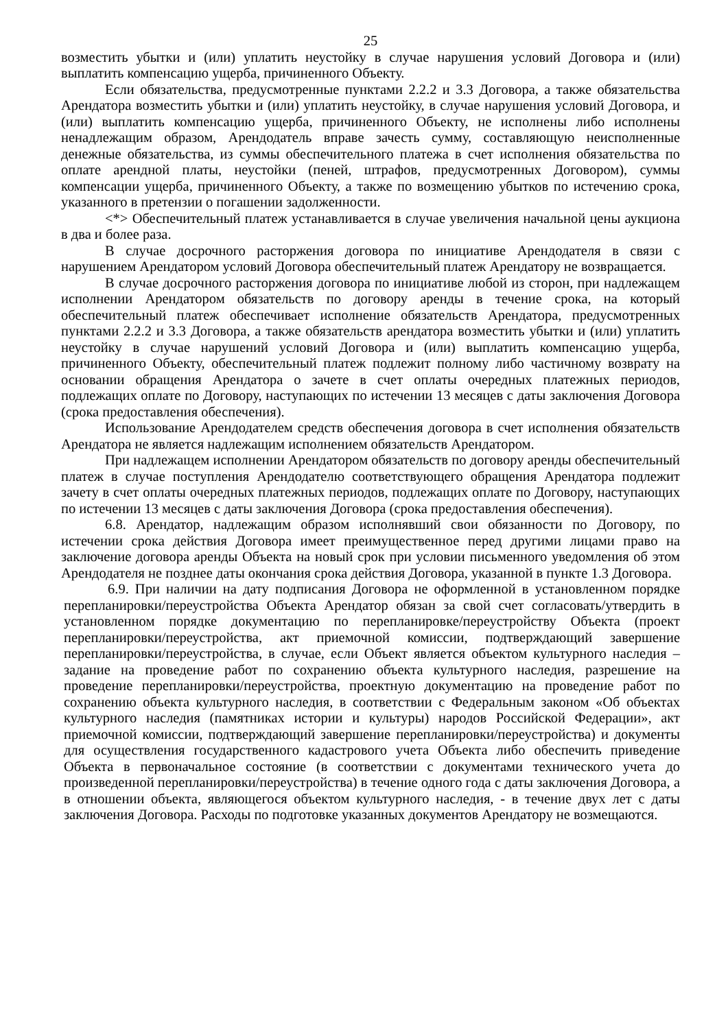25
возместить убытки и (или) уплатить неустойку в случае нарушения условий Договора и (или) выплатить компенсацию ущерба, причиненного Объекту.
Если обязательства, предусмотренные пунктами 2.2.2 и 3.3 Договора, а также обязательства Арендатора возместить убытки и (или) уплатить неустойку, в случае нарушения условий Договора, и (или) выплатить компенсацию ущерба, причиненного Объекту, не исполнены либо исполнены ненадлежащим образом, Арендодатель вправе зачесть сумму, составляющую неисполненные денежные обязательства, из суммы обеспечительного платежа в счет исполнения обязательства по оплате арендной платы, неустойки (пеней, штрафов, предусмотренных Договором), суммы компенсации ущерба, причиненного Объекту, а также по возмещению убытков по истечению срока, указанного в претензии о погашении задолженности.
<*> Обеспечительный платеж устанавливается в случае увеличения начальной цены аукциона в два и более раза.
В случае досрочного расторжения договора по инициативе Арендодателя в связи с нарушением Арендатором условий Договора обеспечительный платеж Арендатору не возвращается.
В случае досрочного расторжения договора по инициативе любой из сторон, при надлежащем исполнении Арендатором обязательств по договору аренды в течение срока, на который обеспечительный платеж обеспечивает исполнение обязательств Арендатора, предусмотренных пунктами 2.2.2 и 3.3 Договора, а также обязательств арендатора возместить убытки и (или) уплатить неустойку в случае нарушений условий Договора и (или) выплатить компенсацию ущерба, причиненного Объекту, обеспечительный платеж подлежит полному либо частичному возврату на основании обращения Арендатора о зачете в счет оплаты очередных платежных периодов, подлежащих оплате по Договору, наступающих по истечении 13 месяцев с даты заключения Договора (срока предоставления обеспечения).
Использование Арендодателем средств обеспечения договора в счет исполнения обязательств Арендатора не является надлежащим исполнением обязательств Арендатором.
При надлежащем исполнении Арендатором обязательств по договору аренды обеспечительный платеж в случае поступления Арендодателю соответствующего обращения Арендатора подлежит зачету в счет оплаты очередных платежных периодов, подлежащих оплате по Договору, наступающих по истечении 13 месяцев с даты заключения Договора (срока предоставления обеспечения).
6.8. Арендатор, надлежащим образом исполнявший свои обязанности по Договору, по истечении срока действия Договора имеет преимущественное перед другими лицами право на заключение договора аренды Объекта на новый срок при условии письменного уведомления об этом Арендодателя не позднее даты окончания срока действия Договора, указанной в пункте 1.3 Договора.
6.9. При наличии на дату подписания Договора не оформленной в установленном порядке перепланировки/переустройства Объекта Арендатор обязан за свой счет согласовать/утвердить в установленном порядке документацию по перепланировке/переустройству Объекта (проект перепланировки/переустройства, акт приемочной комиссии, подтверждающий завершение перепланировки/переустройства, в случае, если Объект является объектом культурного наследия – задание на проведение работ по сохранению объекта культурного наследия, разрешение на проведение перепланировки/переустройства, проектную документацию на проведение работ по сохранению объекта культурного наследия, в соответствии с Федеральным законом «Об объектах культурного наследия (памятниках истории и культуры) народов Российской Федерации», акт приемочной комиссии, подтверждающий завершение перепланировки/переустройства) и документы для осуществления государственного кадастрового учета Объекта либо обеспечить приведение Объекта в первоначальное состояние (в соответствии с документами технического учета до произведенной перепланировки/переустройства) в течение одного года с даты заключения Договора, а в отношении объекта, являющегося объектом культурного наследия, - в течение двух лет с даты заключения Договора. Расходы по подготовке указанных документов Арендатору не возмещаются.